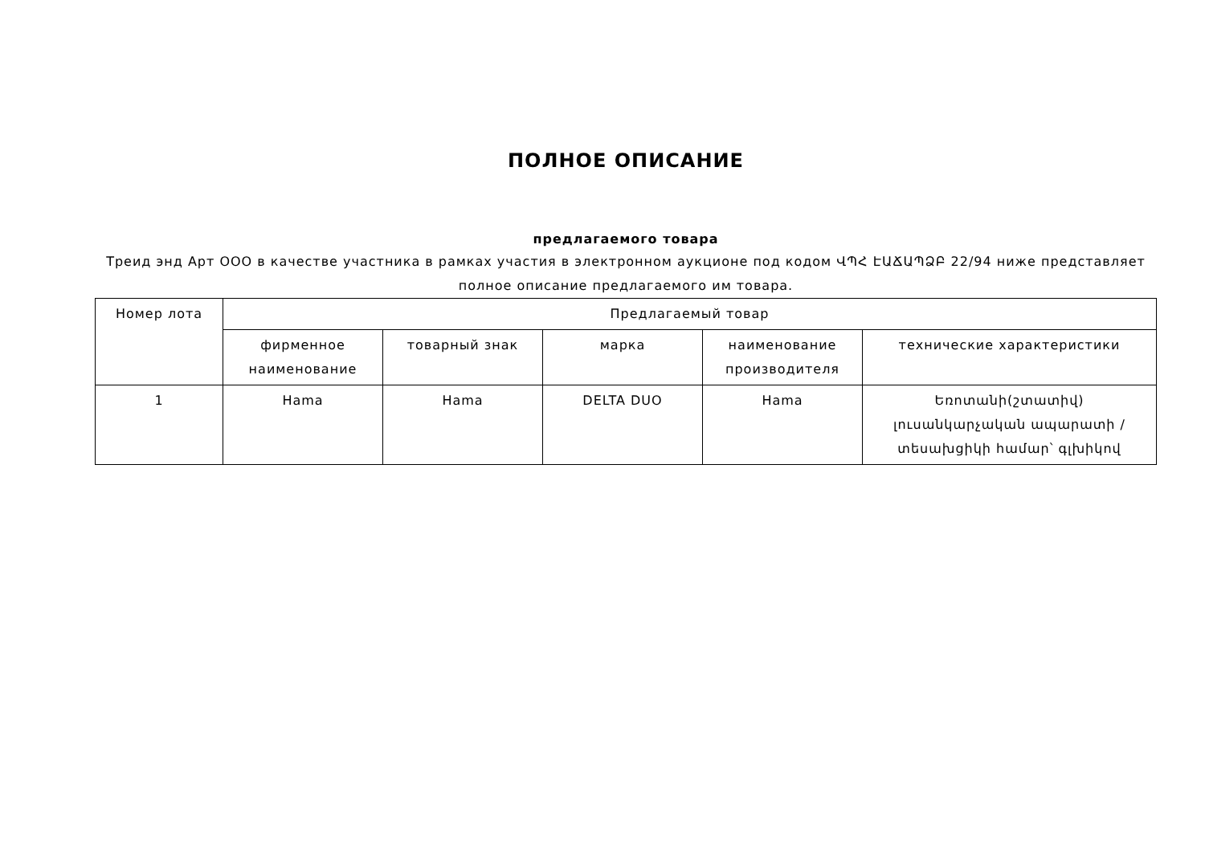ПОЛНОЕ ОПИСАНИЕ
предлагаемого товара
Треид энд Арт ООО в качестве участника в рамках участия в электронном аукционе под кодом ՎՊՀ ԷԱՃԱՊՁԲ 22/94 ниже представляет полное описание предлагаемого им товара.
| Номер лота | Предлагаемый товар | | | | |
| --- | --- | --- | --- | --- | --- |
| | фирменное наименование | товарный знак | марка | наименование производителя | технические характеристики |
| 1 | Hama | Hama | DELTA DUO | Hama | Եռոտանի(շտատիվ) լուսանկարչական ապարատի / տեսախցիկի համար՝ գլխիկով |